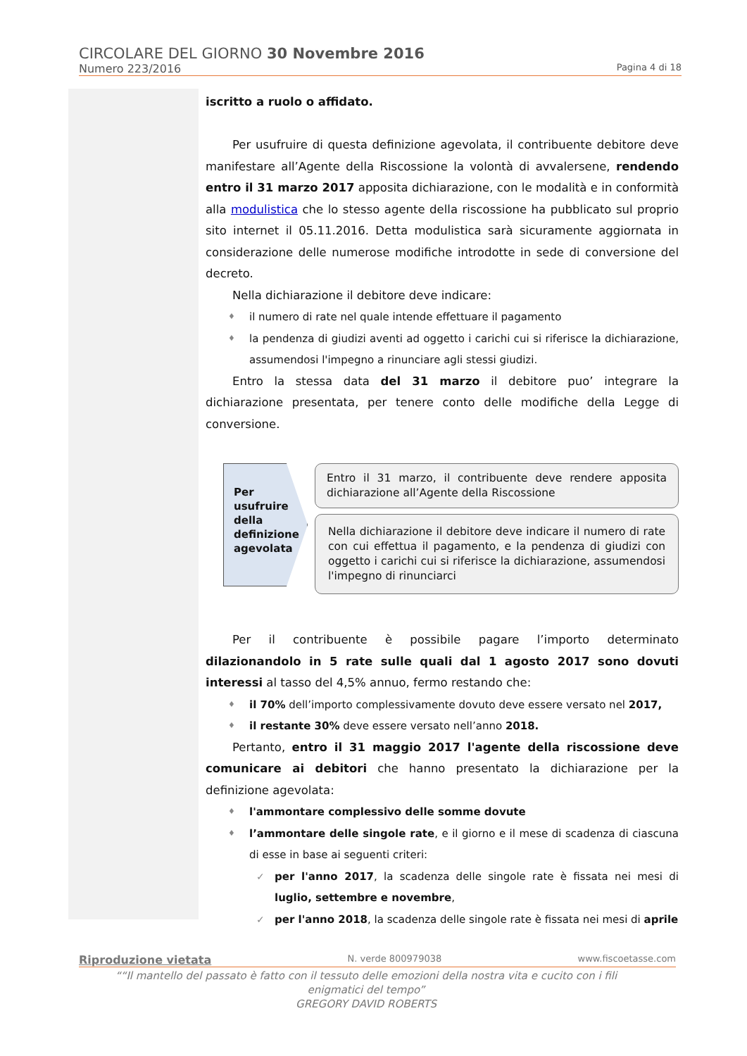CIRCOLARE DEL GIORNO 30 Novembre 2016
Numero 223/2016 Pagina 4 di 18
iscritto a ruolo o affidato.
Per usufruire di questa definizione agevolata, il contribuente debitore deve manifestare all’Agente della Riscossione la volontà di avvalersene, rendendo entro il 31 marzo 2017 apposita dichiarazione, con le modalità e in conformità alla modulistica che lo stesso agente della riscossione ha pubblicato sul proprio sito internet il 05.11.2016. Detta modulistica sarà sicuramente aggiornata in considerazione delle numerose modifiche introdotte in sede di conversione del decreto.
Nella dichiarazione il debitore deve indicare:
il numero di rate nel quale intende effettuare il pagamento
la pendenza di giudizi aventi ad oggetto i carichi cui si riferisce la dichiarazione, assumendosi l'impegno a rinunciare agli stessi giudizi.
Entro la stessa data del 31 marzo il debitore puo’ integrare la dichiarazione presentata, per tenere conto delle modifiche della Legge di conversione.
Per usufruire della definizione agevolata
Entro il 31 marzo, il contribuente deve rendere apposita dichiarazione all’Agente della Riscossione
Nella dichiarazione il debitore deve indicare il numero di rate con cui effettua il pagamento, e la pendenza di giudizi con oggetto i carichi cui si riferisce la dichiarazione, assumendosi l'impegno di rinunciarci
Per il contribuente è possibile pagare l’importo determinato dilazionandolo in 5 rate sulle quali dal 1 agosto 2017 sono dovuti interessi al tasso del 4,5% annuo, fermo restando che:
il 70% dell’importo complessivamente dovuto deve essere versato nel 2017,
il restante 30% deve essere versato nell’anno 2018.
Pertanto, entro il 31 maggio 2017 l'agente della riscossione deve comunicare ai debitori che hanno presentato la dichiarazione per la definizione agevolata:
l'ammontare complessivo delle somme dovute
l’ammontare delle singole rate, e il giorno e il mese di scadenza di ciascuna di esse in base ai seguenti criteri:
per l'anno 2017, la scadenza delle singole rate è fissata nei mesi di luglio, settembre e novembre,
per l'anno 2018, la scadenza delle singole rate è fissata nei mesi di aprile
Riproduzione vietata N. verde 800979038 www.fiscoetasse.com
““Il mantello del passato è fatto con il tessuto delle emozioni della nostra vita e cucito con i fili enigmatici del tempo”
GREGORY DAVID ROBERTS